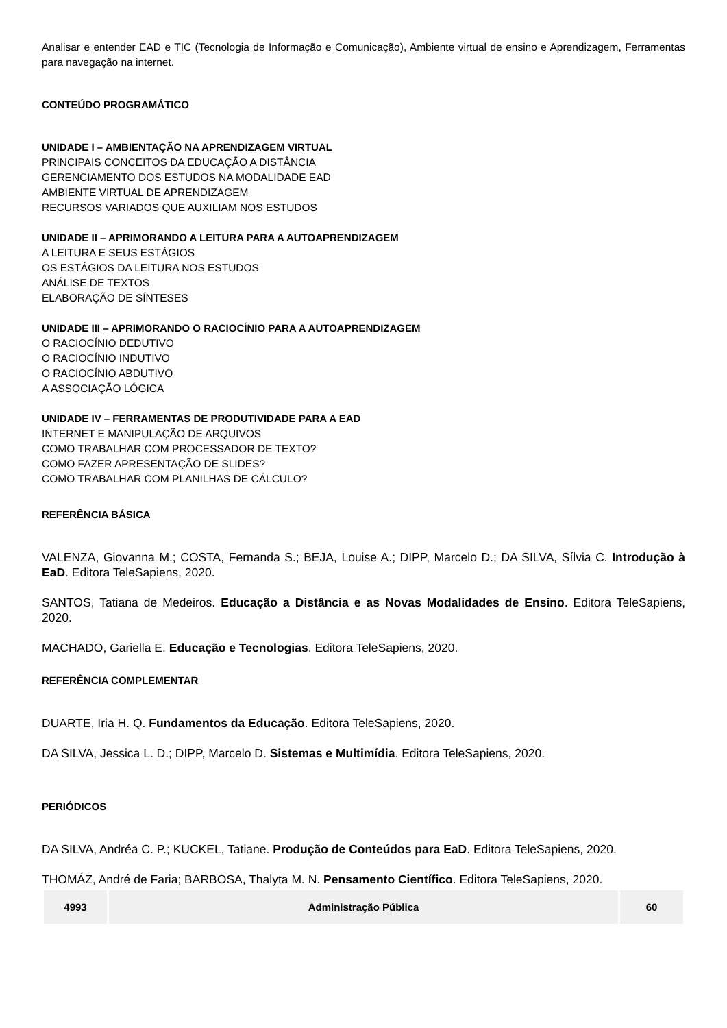Analisar e entender EAD e TIC (Tecnologia de Informação e Comunicação), Ambiente virtual de ensino e Aprendizagem, Ferramentas para navegação na internet.
CONTEÚDO PROGRAMÁTICO
UNIDADE I – AMBIENTAÇÃO NA APRENDIZAGEM VIRTUAL
PRINCIPAIS CONCEITOS DA EDUCAÇÃO A DISTÂNCIA
GERENCIAMENTO DOS ESTUDOS NA MODALIDADE EAD
AMBIENTE VIRTUAL DE APRENDIZAGEM
RECURSOS VARIADOS QUE AUXILIAM NOS ESTUDOS
UNIDADE II – APRIMORANDO A LEITURA PARA A AUTOAPRENDIZAGEM
A LEITURA E SEUS ESTÁGIOS
OS ESTÁGIOS DA LEITURA NOS ESTUDOS
ANÁLISE DE TEXTOS
ELABORAÇÃO DE SÍNTESES
UNIDADE III – APRIMORANDO O RACIOCÍNIO PARA A AUTOAPRENDIZAGEM
O RACIOCÍNIO DEDUTIVO
O RACIOCÍNIO INDUTIVO
O RACIOCÍNIO ABDUTIVO
A ASSOCIAÇÃO LÓGICA
UNIDADE IV – FERRAMENTAS DE PRODUTIVIDADE PARA A EAD
INTERNET E MANIPULAÇÃO DE ARQUIVOS
COMO TRABALHAR COM PROCESSADOR DE TEXTO?
COMO FAZER APRESENTAÇÃO DE SLIDES?
COMO TRABALHAR COM PLANILHAS DE CÁLCULO?
REFERÊNCIA BÁSICA
VALENZA, Giovanna M.; COSTA, Fernanda S.; BEJA, Louise A.; DIPP, Marcelo D.; DA SILVA, Sílvia C. Introdução à EaD. Editora TeleSapiens, 2020.
SANTOS, Tatiana de Medeiros. Educação a Distância e as Novas Modalidades de Ensino. Editora TeleSapiens, 2020.
MACHADO, Gariella E. Educação e Tecnologias. Editora TeleSapiens, 2020.
REFERÊNCIA COMPLEMENTAR
DUARTE, Iria H. Q. Fundamentos da Educação. Editora TeleSapiens, 2020.
DA SILVA, Jessica L. D.; DIPP, Marcelo D. Sistemas e Multimídia. Editora TeleSapiens, 2020.
PERIÓDICOS
DA SILVA, Andréa C. P.; KUCKEL, Tatiane. Produção de Conteúdos para EaD. Editora TeleSapiens, 2020.
THOMÁZ, André de Faria; BARBOSA, Thalyta M. N. Pensamento Científico. Editora TeleSapiens, 2020.
| 4993 | Administração Pública | 60 |